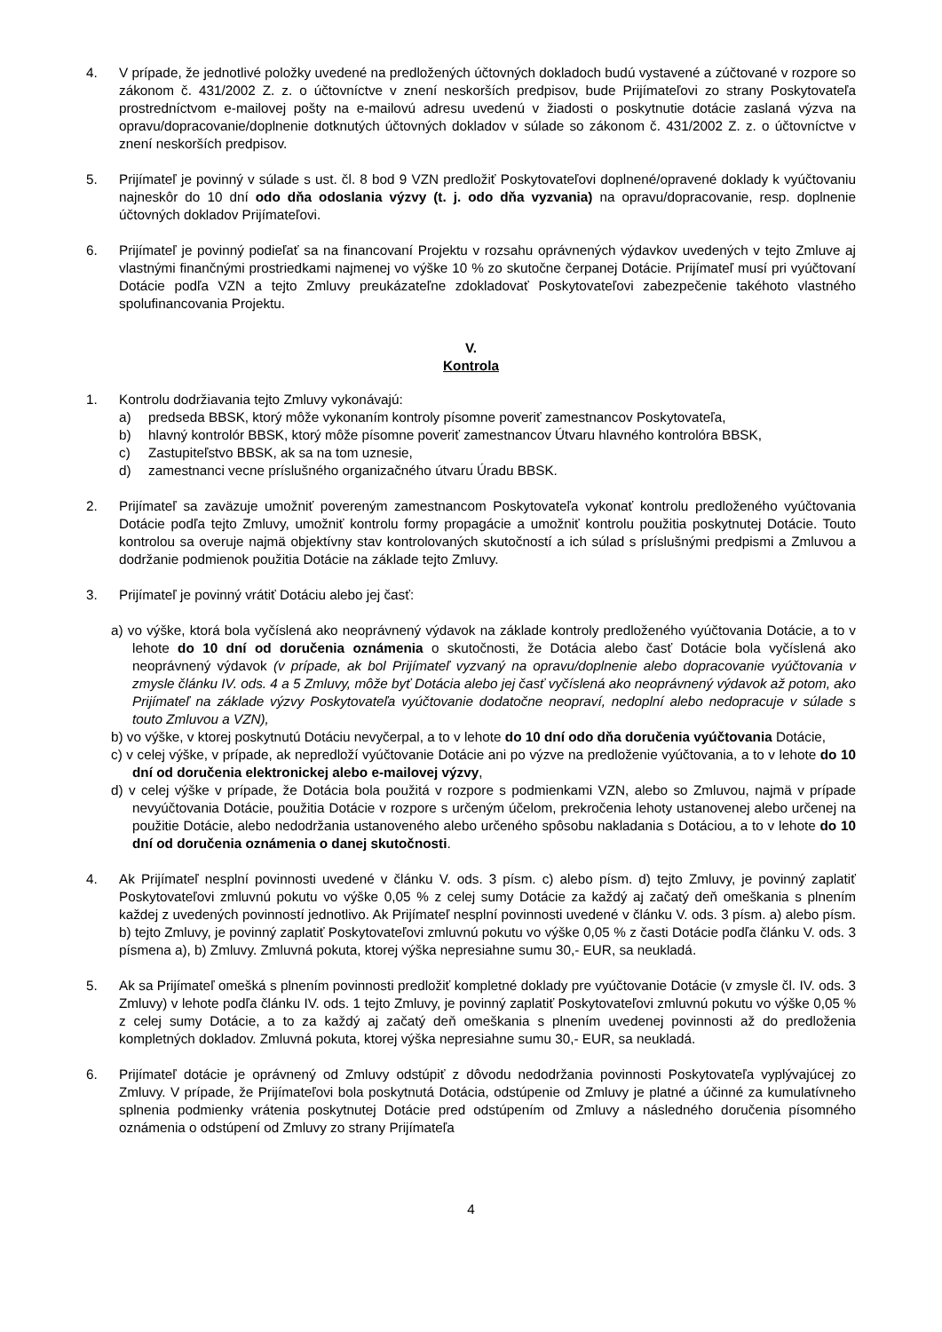4. V prípade, že jednotlivé položky uvedené na predložených účtovných dokladoch budú vystavené a zúčtované v rozpore so zákonom č. 431/2002 Z. z. o účtovníctve v znení neskorších predpisov, bude Prijímateľovi zo strany Poskytovateľa prostredníctvom e-mailovej pošty na e-mailovú adresu uvedenú v žiadosti o poskytnutie dotácie zaslaná výzva na opravu/dopracovanie/doplnenie dotknutých účtovných dokladov v súlade so zákonom č. 431/2002 Z. z. o účtovníctve v znení neskorších predpisov.
5. Prijímateľ je povinný v súlade s ust. čl. 8 bod 9 VZN predložiť Poskytovateľovi doplnené/opravené doklady k vyúčtovaniu najneskôr do 10 dní odo dňa odoslania výzvy (t. j. odo dňa vyzvania) na opravu/dopracovanie, resp. doplnenie účtovných dokladov Prijímateľovi.
6. Prijímateľ je povinný podieľať sa na financovaní Projektu v rozsahu oprávnených výdavkov uvedených v tejto Zmluve aj vlastnými finančnými prostriedkami najmenej vo výške 10 % zo skutočne čerpanej Dotácie. Prijímateľ musí pri vyúčtovaní Dotácie podľa VZN a tejto Zmluvy preukázateľne zdokladovať Poskytovateľovi zabezpečenie takéhoto vlastného spolufinancovania Projektu.
V.
Kontrola
1. Kontrolu dodržiavania tejto Zmluvy vykonávajú:
a) predseda BBSK, ktorý môže vykonaním kontroly písomne poveriť zamestnancov Poskytovateľa,
b) hlavný kontrolór BBSK, ktorý môže písomne poveriť zamestnancov Útvaru hlavného kontrolóra BBSK,
c) Zastupiteľstvo BBSK, ak sa na tom uznesie,
d) zamestnanci vecne príslušného organizačného útvaru Úradu BBSK.
2. Prijímateľ sa zaväzuje umožniť povereným zamestnancom Poskytovateľa vykonať kontrolu predloženého vyúčtovania Dotácie podľa tejto Zmluvy, umožniť kontrolu formy propagácie a umožniť kontrolu použitia poskytnutej Dotácie. Touto kontrolou sa overuje najmä objektívny stav kontrolovaných skutočností a ich súlad s príslušnými predpismi a Zmluvou a dodržanie podmienok použitia Dotácie na základe tejto Zmluvy.
3. Prijímateľ je povinný vrátiť Dotáciu alebo jej časť:
a) vo výške, ktorá bola vyčíslená ako neoprávnený výdavok na základe kontroly predloženého vyúčtovania Dotácie, a to v lehote do 10 dní od doručenia oznámenia o skutočnosti, že Dotácia alebo časť Dotácie bola vyčíslená ako neoprávnený výdavok (v prípade, ak bol Prijímateľ vyzvaný na opravu/doplnenie alebo dopracovanie vyúčtovania v zmysle článku IV. ods. 4 a 5 Zmluvy, môže byť Dotácia alebo jej časť vyčíslená ako neoprávnený výdavok až potom, ako Prijímateľ na základe výzvy Poskytovateľa vyúčtovanie dodatočne neopraví, nedoplní alebo nedopracuje v súlade s touto Zmluvou a VZN),
b) vo výške, v ktorej poskytnutú Dotáciu nevyčerpal, a to v lehote do 10 dní odo dňa doručenia vyúčtovania Dotácie,
c) v celej výške, v prípade, ak nepredloží vyúčtovanie Dotácie ani po výzve na predloženie vyúčtovania, a to v lehote do 10 dní od doručenia elektronickej alebo e-mailovej výzvy,
d) v celej výške v prípade, že Dotácia bola použitá v rozpore s podmienkami VZN, alebo so Zmluvou, najmä v prípade nevyúčtovania Dotácie, použitia Dotácie v rozpore s určeným účelom, prekročenia lehoty ustanovenej alebo určenej na použitie Dotácie, alebo nedodržania ustanoveného alebo určeného spôsobu nakladania s Dotáciou, a to v lehote do 10 dní od doručenia oznámenia o danej skutočnosti.
4. Ak Prijímateľ nesplní povinnosti uvedené v článku V. ods. 3 písm. c) alebo písm. d) tejto Zmluvy, je povinný zaplatiť Poskytovateľovi zmluvnú pokutu vo výške 0,05 % z celej sumy Dotácie za každý aj začatý deň omeškania s plnením každej z uvedených povinností jednotlivo. Ak Prijímateľ nesplní povinnosti uvedené v článku V. ods. 3 písm. a) alebo písm. b) tejto Zmluvy, je povinný zaplatiť Poskytovateľovi zmluvnú pokutu vo výške 0,05 % z časti Dotácie podľa článku V. ods. 3 písmena a), b) Zmluvy. Zmluvná pokuta, ktorej výška nepresiahne sumu 30,- EUR, sa neukladá.
5. Ak sa Prijímateľ omešká s plnením povinnosti predložiť kompletné doklady pre vyúčtovanie Dotácie (v zmysle čl. IV. ods. 3 Zmluvy) v lehote podľa článku IV. ods. 1 tejto Zmluvy, je povinný zaplatiť Poskytovateľovi zmluvnú pokutu vo výške 0,05 % z celej sumy Dotácie, a to za každý aj začatý deň omeškania s plnením uvedenej povinnosti až do predloženia kompletných dokladov. Zmluvná pokuta, ktorej výška nepresiahne sumu 30,- EUR, sa neukladá.
6. Prijímateľ dotácie je oprávnený od Zmluvy odstúpiť z dôvodu nedodržania povinnosti Poskytovateľa vyplývajúcej zo Zmluvy. V prípade, že Prijímateľovi bola poskytnutá Dotácia, odstúpenie od Zmluvy je platné a účinné za kumulatívneho splnenia podmienky vrátenia poskytnutej Dotácie pred odstúpením od Zmluvy a následného doručenia písomného oznámenia o odstúpení od Zmluvy zo strany Prijímateľa
4